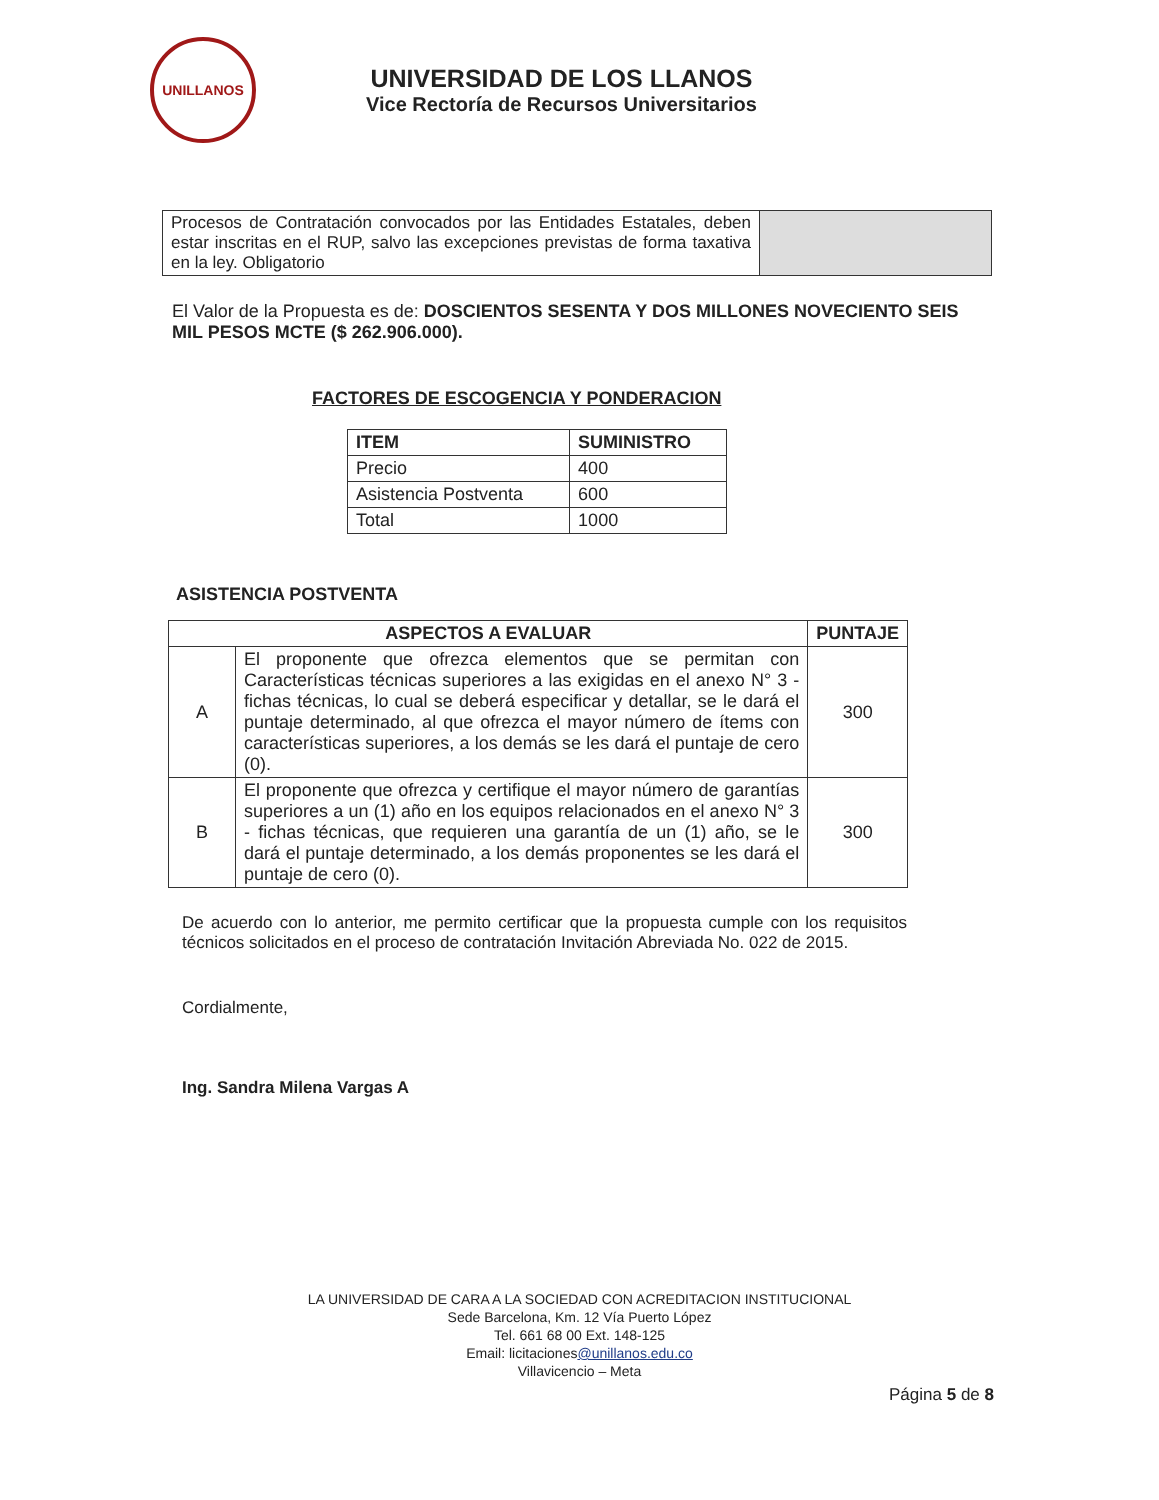UNILLANOS
UNIVERSIDAD DE LOS LLANOS
Vice Rectoría de Recursos Universitarios
| Procesos de Contratación convocados por las Entidades Estatales, deben estar inscritas en el RUP, salvo las excepciones previstas de forma taxativa en la ley. Obligatorio | |
El Valor de la Propuesta es de: DOSCIENTOS SESENTA Y DOS MILLONES NOVECIENTO SEIS MIL PESOS MCTE ($ 262.906.000).
FACTORES DE ESCOGENCIA Y PONDERACION
| ITEM | SUMINISTRO |
| --- | --- |
| Precio | 400 |
| Asistencia Postventa | 600 |
| Total | 1000 |
ASISTENCIA POSTVENTA
| ASPECTOS A EVALUAR | | PUNTAJE |
| --- | --- | --- |
| A | El proponente que ofrezca elementos que se permitan con Características técnicas superiores a las exigidas en el anexo N° 3 - fichas técnicas, lo cual se deberá especificar y detallar, se le dará el puntaje determinado, al que ofrezca el mayor número de ítems con características superiores, a los demás se les dará el puntaje de cero (0). | 300 |
| B | El proponente que ofrezca y certifique el mayor número de garantías superiores a un (1) año en los equipos relacionados en el anexo N° 3 - fichas técnicas, que requieren una garantía de un (1) año, se le dará el puntaje determinado, a los demás proponentes se les dará el puntaje de cero (0). | 300 |
De acuerdo con lo anterior, me permito certificar que la propuesta cumple con los requisitos técnicos solicitados en el proceso de contratación Invitación Abreviada No. 022 de 2015.
Cordialmente,
Ing. Sandra Milena Vargas A
LA UNIVERSIDAD DE CARA A LA SOCIEDAD CON ACREDITACION INSTITUCIONAL
Sede Barcelona, Km. 12 Vía Puerto López
Tel. 661 68 00 Ext. 148-125
Email: licitaciones@unillanos.edu.co
Villavicencio – Meta
Página 5 de 8